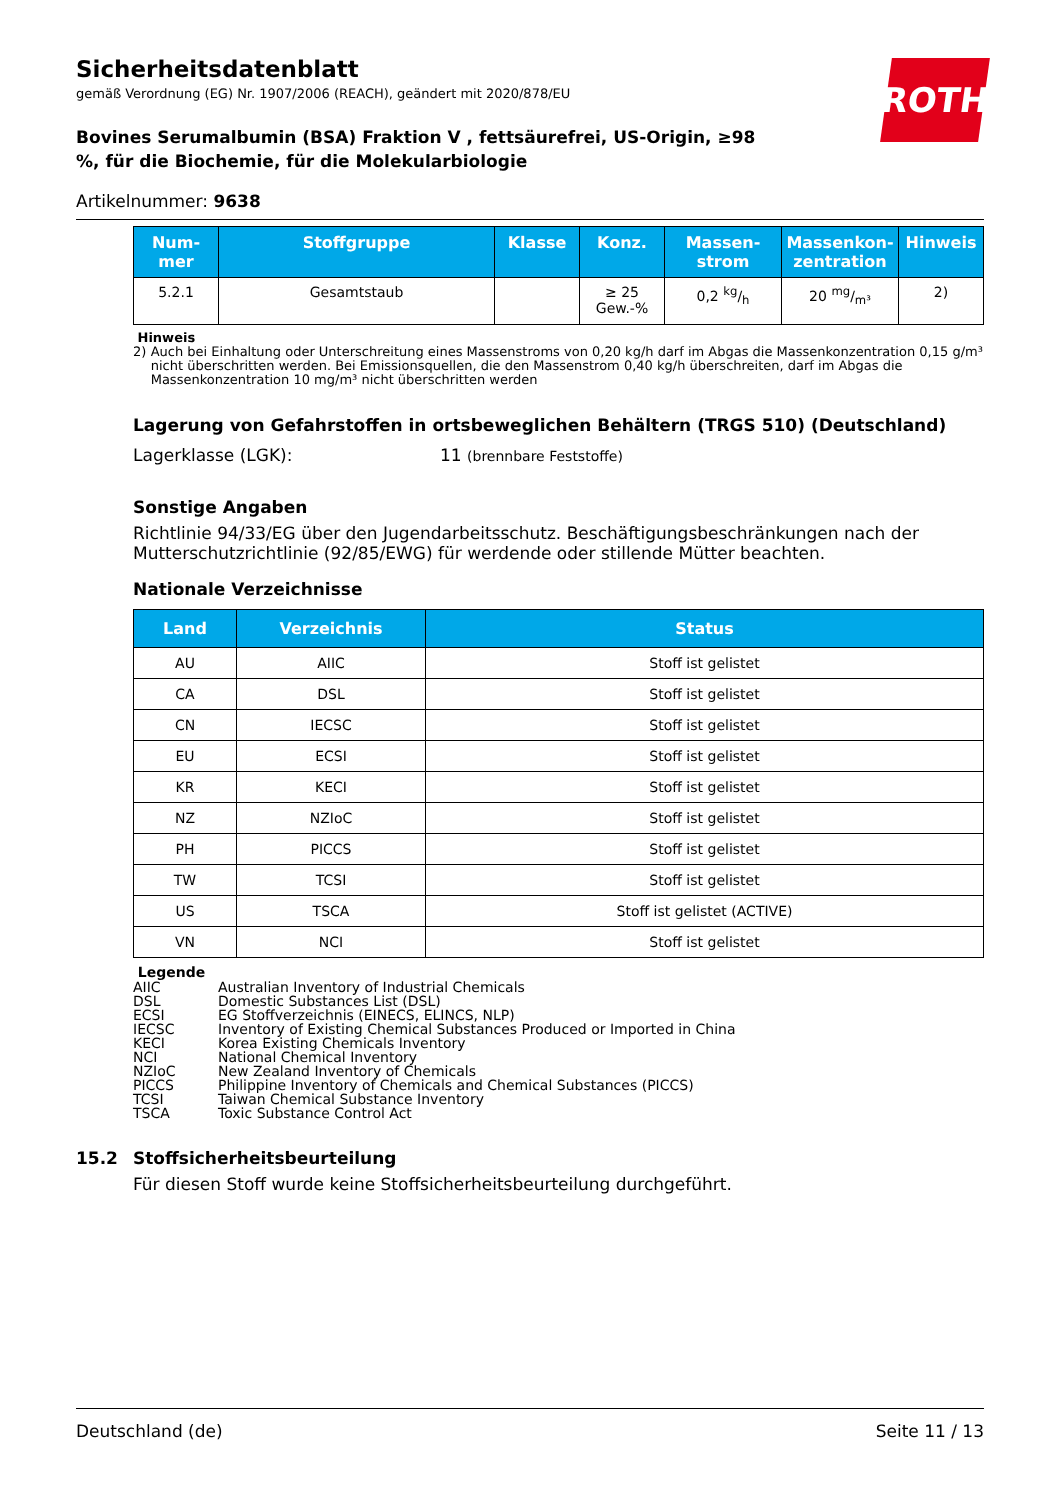ROTH
Sicherheitsdatenblatt
gemäß Verordnung (EG) Nr. 1907/2006 (REACH), geändert mit 2020/878/EU
Bovines Serumalbumin (BSA) Fraktion V , fettsäurefrei, US-Origin, ≥98 %, für die Biochemie, für die Molekularbiologie
Artikelnummer: 9638
| Num- mer | Stoffgruppe | Klasse | Konz. | Massen- strom | Massenkon- zentration | Hinweis |
| --- | --- | --- | --- | --- | --- | --- |
| 5.2.1 | Gesamtstaub | | ≥ 25 Gew.-% | 0,2 kg/h | 20 mg/m³ | 2) |
Hinweis
2) Auch bei Einhaltung oder Unterschreitung eines Massenstroms von 0,20 kg/h darf im Abgas die Massenkonzentration 0,15 g/m³ nicht überschritten werden. Bei Emissionsquellen, die den Massenstrom 0,40 kg/h überschreiten, darf im Abgas die Massenkonzentration 10 mg/m³ nicht überschritten werden
Lagerung von Gefahrstoffen in ortsbeweglichen Behältern (TRGS 510) (Deutschland)
Lagerklasse (LGK): 11 (brennbare Feststoffe)
Sonstige Angaben
Richtlinie 94/33/EG über den Jugendarbeitsschutz. Beschäftigungsbeschränkungen nach der Mutterschutzrichtlinie (92/85/EWG) für werdende oder stillende Mütter beachten.
Nationale Verzeichnisse
| Land | Verzeichnis | Status |
| --- | --- | --- |
| AU | AIIC | Stoff ist gelistet |
| CA | DSL | Stoff ist gelistet |
| CN | IECSC | Stoff ist gelistet |
| EU | ECSI | Stoff ist gelistet |
| KR | KECI | Stoff ist gelistet |
| NZ | NZIoC | Stoff ist gelistet |
| PH | PICCS | Stoff ist gelistet |
| TW | TCSI | Stoff ist gelistet |
| US | TSCA | Stoff ist gelistet (ACTIVE) |
| VN | NCI | Stoff ist gelistet |
Legende
AIIC Australian Inventory of Industrial Chemicals DSL Domestic Substances List (DSL) ECSI EG Stoffverzeichnis (EINECS, ELINCS, NLP) IECSC Inventory of Existing Chemical Substances Produced or Imported in China KECI Korea Existing Chemicals Inventory NCI National Chemical Inventory NZIoC New Zealand Inventory of Chemicals PICCS Philippine Inventory of Chemicals and Chemical Substances (PICCS) TCSI Taiwan Chemical Substance Inventory TSCA Toxic Substance Control Act
15.2 Stoffsicherheitsbeurteilung
Für diesen Stoff wurde keine Stoffsicherheitsbeurteilung durchgeführt.
Deutschland (de) Seite 11 / 13